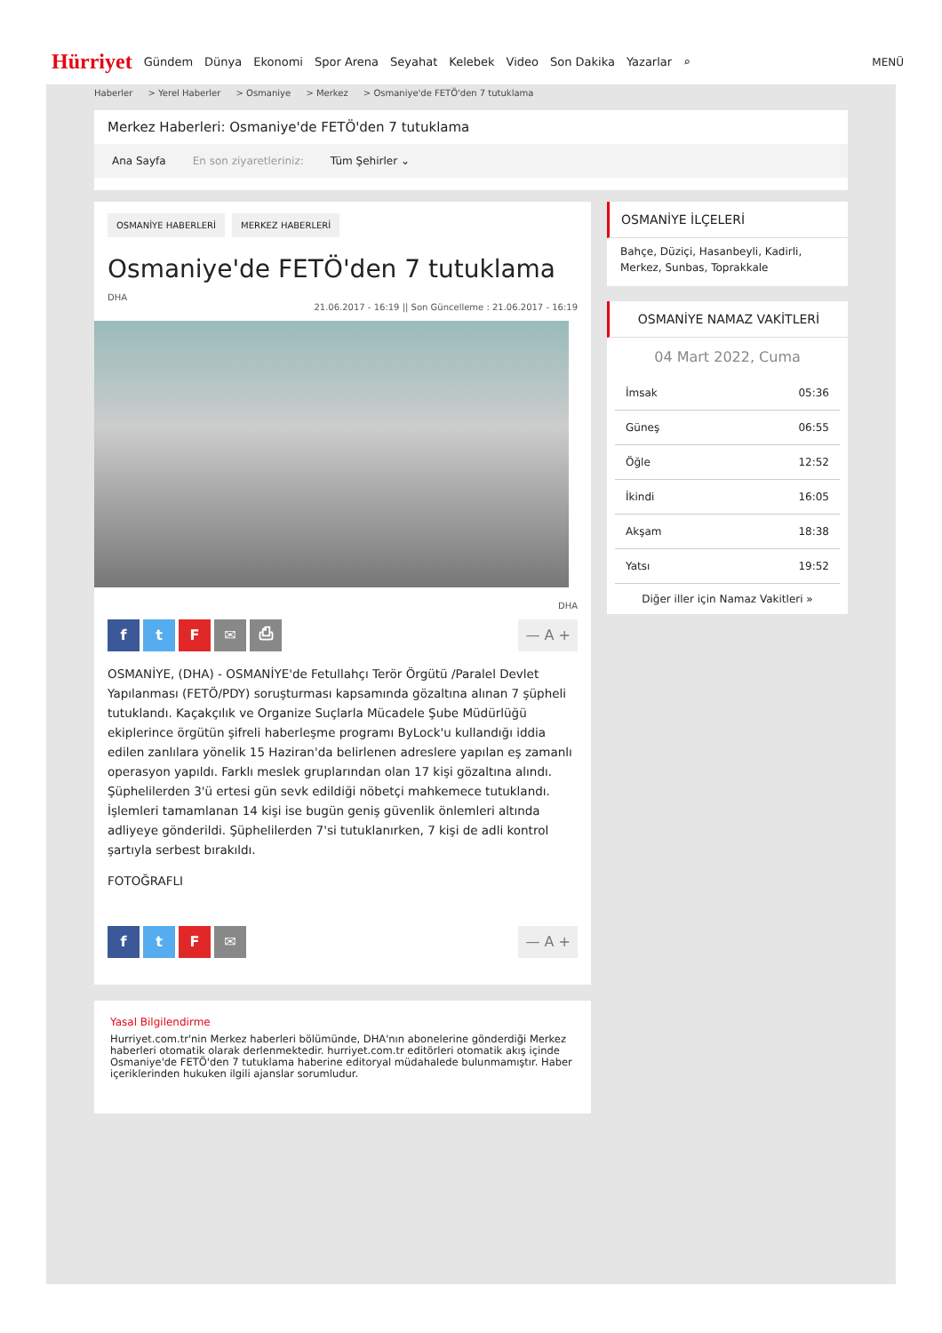Hürriyet Gündem Dünya Ekonomi Spor Arena Seyahat Kelebek Video Son Dakika Yazarlar ⌕ MENÜ
Haberler > Yerel Haberler > Osmaniye > Merkez > Osmaniye'de FETÖ'den 7 tutuklama
Merkez Haberleri: Osmaniye'de FETÖ'den 7 tutuklama
Ana Sayfa En son ziyaretleriniz: Tüm Şehirler ⌄
OSMANİYE HABERLERİ MERKEZ HABERLERİ
Osmaniye'de FETÖ'den 7 tutuklama
DHA
21.06.2017 - 16:19 || Son Güncelleme : 21.06.2017 - 16:19
DHA
ftF ✉ ⎙
— A +
OSMANİYE, (DHA) - OSMANİYE'de Fetullahçı Terör Örgütü /Paralel Devlet Yapılanması (FETÖ/PDY) soruşturması kapsamında gözaltına alınan 7 şüpheli tutuklandı. Kaçakçılık ve Organize Suçlarla Mücadele Şube Müdürlüğü ekiplerince örgütün şifreli haberleşme programı ByLock'u kullandığı iddia edilen zanlılara yönelik 15 Haziran'da belirlenen adreslere yapılan eş zamanlı operasyon yapıldı. Farklı meslek gruplarından olan 17 kişi gözaltına alındı. Şüphelilerden 3'ü ertesi gün sevk edildiği nöbetçi mahkemece tutuklandı. İşlemleri tamamlanan 14 kişi ise bugün geniş güvenlik önlemleri altında adliyeye gönderildi. Şüphelilerden 7'si tutuklanırken, 7 kişi de adli kontrol şartıyla serbest bırakıldı.
FOTOĞRAFLI
ftF ✉
— A +
Yasal Bilgilendirme
Hurriyet.com.tr'nin Merkez haberleri bölümünde, DHA'nın abonelerine gönderdiği Merkez haberleri otomatik olarak derlenmektedir. hurriyet.com.tr editörleri otomatik akış içinde Osmaniye'de FETÖ'den 7 tutuklama haberine editoryal müdahalede bulunmamıştır. Haber içeriklerinden hukuken ilgili ajanslar sorumludur.
OSMANİYE İLÇELERİ
Bahçe, Düziçi, Hasanbeyli, Kadirli, Merkez, Sunbas, Toprakkale
OSMANİYE NAMAZ VAKİTLERİ
04 Mart 2022, Cuma
| İmsak | 05:36 |
| Güneş | 06:55 |
| Öğle | 12:52 |
| İkindi | 16:05 |
| Akşam | 18:38 |
| Yatsı | 19:52 |
Diğer iller için Namaz Vakitleri »